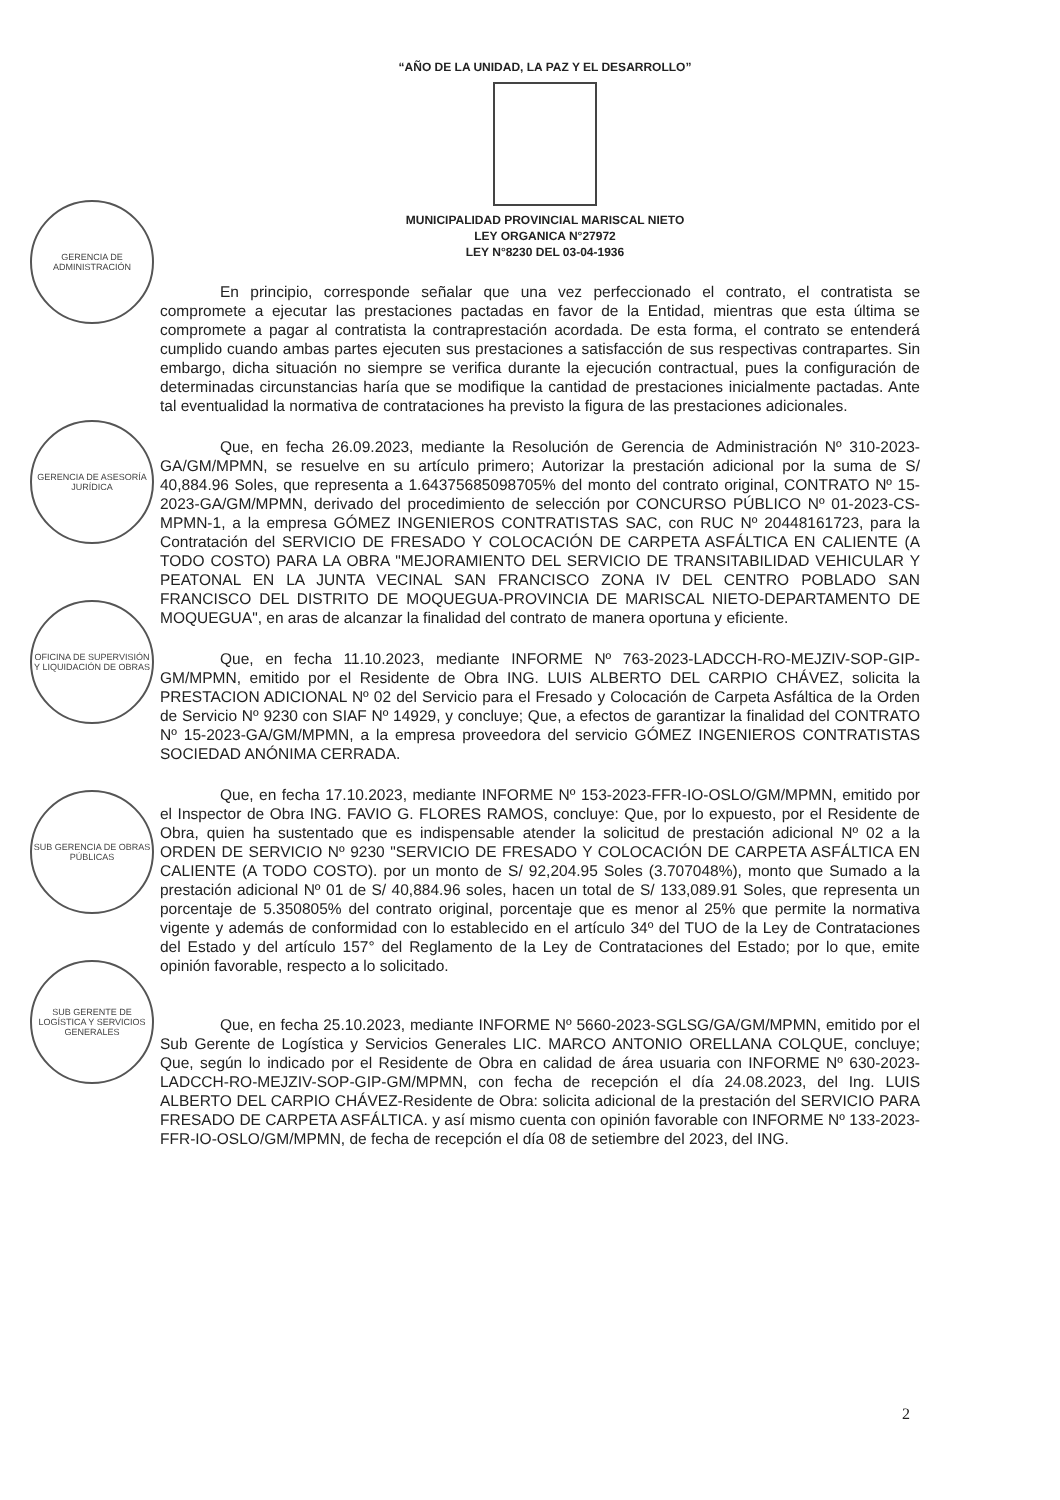“AÑO DE LA UNIDAD, LA PAZ Y EL DESARROLLO”
MUNICIPALIDAD PROVINCIAL MARISCAL NIETO
LEY ORGANICA N°27972
LEY N°8230 DEL 03-04-1936
GERENCIA DE ADMINISTRACIÓN
GERENCIA DE ASESORÍA JURÍDICA
OFICINA DE SUPERVISIÓN Y LIQUIDACIÓN DE OBRAS
SUB GERENCIA DE OBRAS PÚBLICAS
SUB GERENTE DE LOGÍSTICA Y SERVICIOS GENERALES
En principio, corresponde señalar que una vez perfeccionado el contrato, el contratista se compromete a ejecutar las prestaciones pactadas en favor de la Entidad, mientras que esta última se compromete a pagar al contratista la contraprestación acordada. De esta forma, el contrato se entenderá cumplido cuando ambas partes ejecuten sus prestaciones a satisfacción de sus respectivas contrapartes. Sin embargo, dicha situación no siempre se verifica durante la ejecución contractual, pues la configuración de determinadas circunstancias haría que se modifique la cantidad de prestaciones inicialmente pactadas. Ante tal eventualidad la normativa de contrataciones ha previsto la figura de las prestaciones adicionales.
Que, en fecha 26.09.2023, mediante la Resolución de Gerencia de Administración Nº 310-2023- GA/GM/MPMN, se resuelve en su artículo primero; Autorizar la prestación adicional por la suma de S/ 40,884.96 Soles, que representa a 1.64375685098705% del monto del contrato original, CONTRATO Nº 15-2023-GA/GM/MPMN, derivado del procedimiento de selección por CONCURSO PÚBLICO Nº 01-2023-CS-MPMN-1, a la empresa GÓMEZ INGENIEROS CONTRATISTAS SAC, con RUC Nº 20448161723, para la Contratación del SERVICIO DE FRESADO Y COLOCACIÓN DE CARPETA ASFÁLTICA EN CALIENTE (A TODO COSTO) PARA LA OBRA "MEJORAMIENTO DEL SERVICIO DE TRANSITABILIDAD VEHICULAR Y PEATONAL EN LA JUNTA VECINAL SAN FRANCISCO ZONA IV DEL CENTRO POBLADO SAN FRANCISCO DEL DISTRITO DE MOQUEGUA-PROVINCIA DE MARISCAL NIETO-DEPARTAMENTO DE MOQUEGUA", en aras de alcanzar la finalidad del contrato de manera oportuna y eficiente.
Que, en fecha 11.10.2023, mediante INFORME Nº 763-2023-LADCCH-RO-MEJZIV-SOP-GIP-GM/MPMN, emitido por el Residente de Obra ING. LUIS ALBERTO DEL CARPIO CHÁVEZ, solicita la PRESTACION ADICIONAL Nº 02 del Servicio para el Fresado y Colocación de Carpeta Asfáltica de la Orden de Servicio Nº 9230 con SIAF Nº 14929, y concluye; Que, a efectos de garantizar la finalidad del CONTRATO Nº 15-2023-GA/GM/MPMN, a la empresa proveedora del servicio GÓMEZ INGENIEROS CONTRATISTAS SOCIEDAD ANÓNIMA CERRADA.
Que, en fecha 17.10.2023, mediante INFORME Nº 153-2023-FFR-IO-OSLO/GM/MPMN, emitido por el Inspector de Obra ING. FAVIO G. FLORES RAMOS, concluye: Que, por lo expuesto, por el Residente de Obra, quien ha sustentado que es indispensable atender la solicitud de prestación adicional Nº 02 a la ORDEN DE SERVICIO Nº 9230 "SERVICIO DE FRESADO Y COLOCACIÓN DE CARPETA ASFÁLTICA EN CALIENTE (A TODO COSTO). por un monto de S/ 92,204.95 Soles (3.707048%), monto que Sumado a la prestación adicional Nº 01 de S/ 40,884.96 soles, hacen un total de S/ 133,089.91 Soles, que representa un porcentaje de 5.350805% del contrato original, porcentaje que es menor al 25% que permite la normativa vigente y además de conformidad con lo establecido en el artículo 34º del TUO de la Ley de Contrataciones del Estado y del artículo 157° del Reglamento de la Ley de Contrataciones del Estado; por lo que, emite opinión favorable, respecto a lo solicitado.
Que, en fecha 25.10.2023, mediante INFORME Nº 5660-2023-SGLSG/GA/GM/MPMN, emitido por el Sub Gerente de Logística y Servicios Generales LIC. MARCO ANTONIO ORELLANA COLQUE, concluye; Que, según lo indicado por el Residente de Obra en calidad de área usuaria con INFORME Nº 630-2023-LADCCH-RO-MEJZIV-SOP-GIP-GM/MPMN, con fecha de recepción el día 24.08.2023, del Ing. LUIS ALBERTO DEL CARPIO CHÁVEZ-Residente de Obra: solicita adicional de la prestación del SERVICIO PARA FRESADO DE CARPETA ASFÁLTICA. y así mismo cuenta con opinión favorable con INFORME Nº 133-2023-FFR-IO-OSLO/GM/MPMN, de fecha de recepción el día 08 de setiembre del 2023, del ING.
2